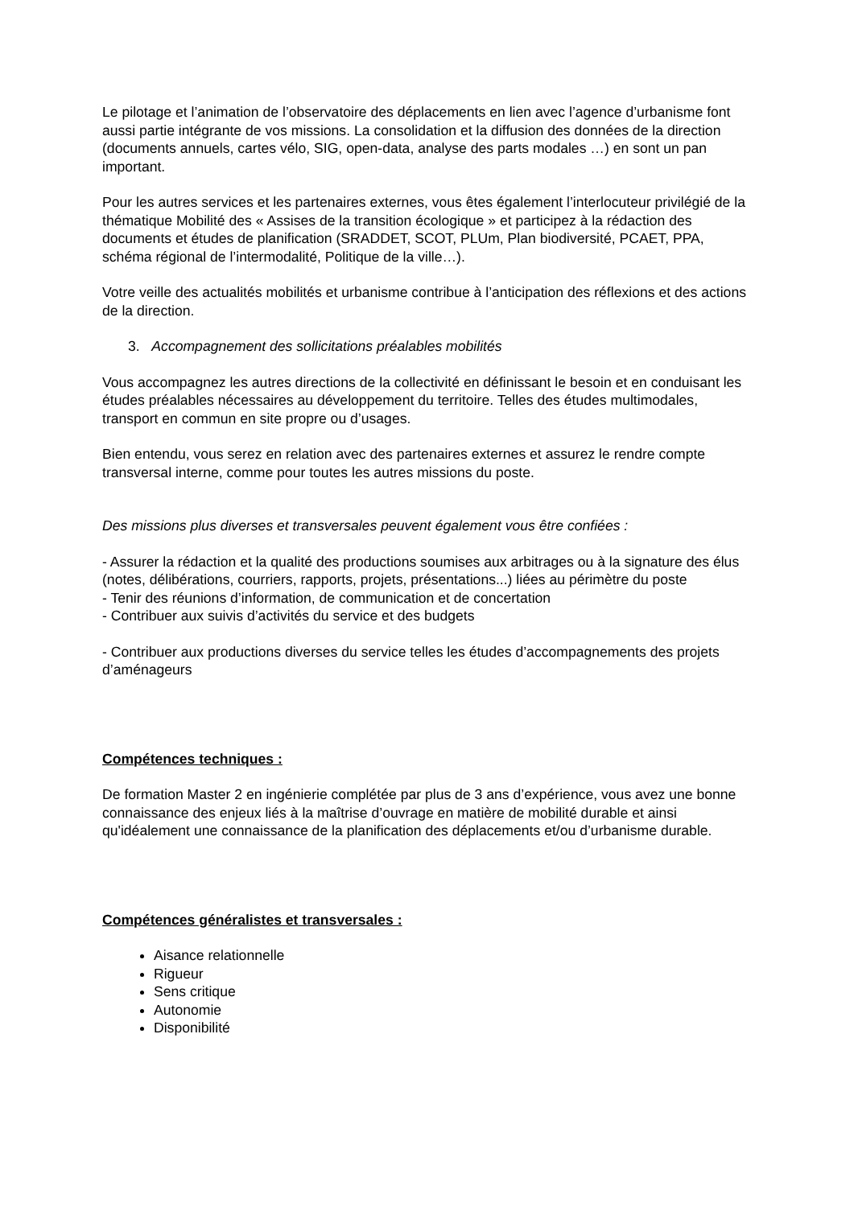Le pilotage et l’animation de l’observatoire des déplacements en lien avec l’agence d’urbanisme font aussi partie intégrante de vos missions. La consolidation et la diffusion des données de la direction (documents annuels, cartes vélo, SIG, open-data, analyse des parts modales …) en sont un pan important.
Pour les autres services et les partenaires externes, vous êtes également l’interlocuteur privilégié de la thématique Mobilité des « Assises de la transition écologique » et participez à la rédaction des documents et études de planification (SRADDET, SCOT, PLUm, Plan biodiversité, PCAET, PPA, schéma régional de l’intermodalité, Politique de la ville…).
Votre veille des actualités mobilités et urbanisme contribue à l’anticipation des réflexions et des actions de la direction.
3. Accompagnement des sollicitations préalables mobilités
Vous accompagnez les autres directions de la collectivité en définissant le besoin et en conduisant les études préalables nécessaires au développement du territoire. Telles des études multimodales, transport en commun en site propre ou d’usages.
Bien entendu, vous serez en relation avec des partenaires externes et assurez le rendre compte transversal interne, comme pour toutes les autres missions du poste.
Des missions plus diverses et transversales peuvent également vous être confiées :
- Assurer la rédaction et la qualité des productions soumises aux arbitrages ou à la signature des élus (notes, délibérations, courriers, rapports, projets, présentations...) liées au périmètre du poste
- Tenir des réunions d’information, de communication et de concertation
- Contribuer aux suivis d’activités du service et des budgets
- Contribuer aux productions diverses du service telles les études d’accompagnements des projets d’aménageurs
Compétences techniques :
De formation Master 2 en ingénierie complétée par plus de 3 ans d’expérience, vous avez une bonne connaissance des enjeux liés à la maîtrise d’ouvrage en matière de mobilité durable et ainsi qu'idéalement une connaissance de la planification des déplacements et/ou d’urbanisme durable.
Compétences généralistes et transversales :
Aisance relationnelle
Rigueur
Sens critique
Autonomie
Disponibilité